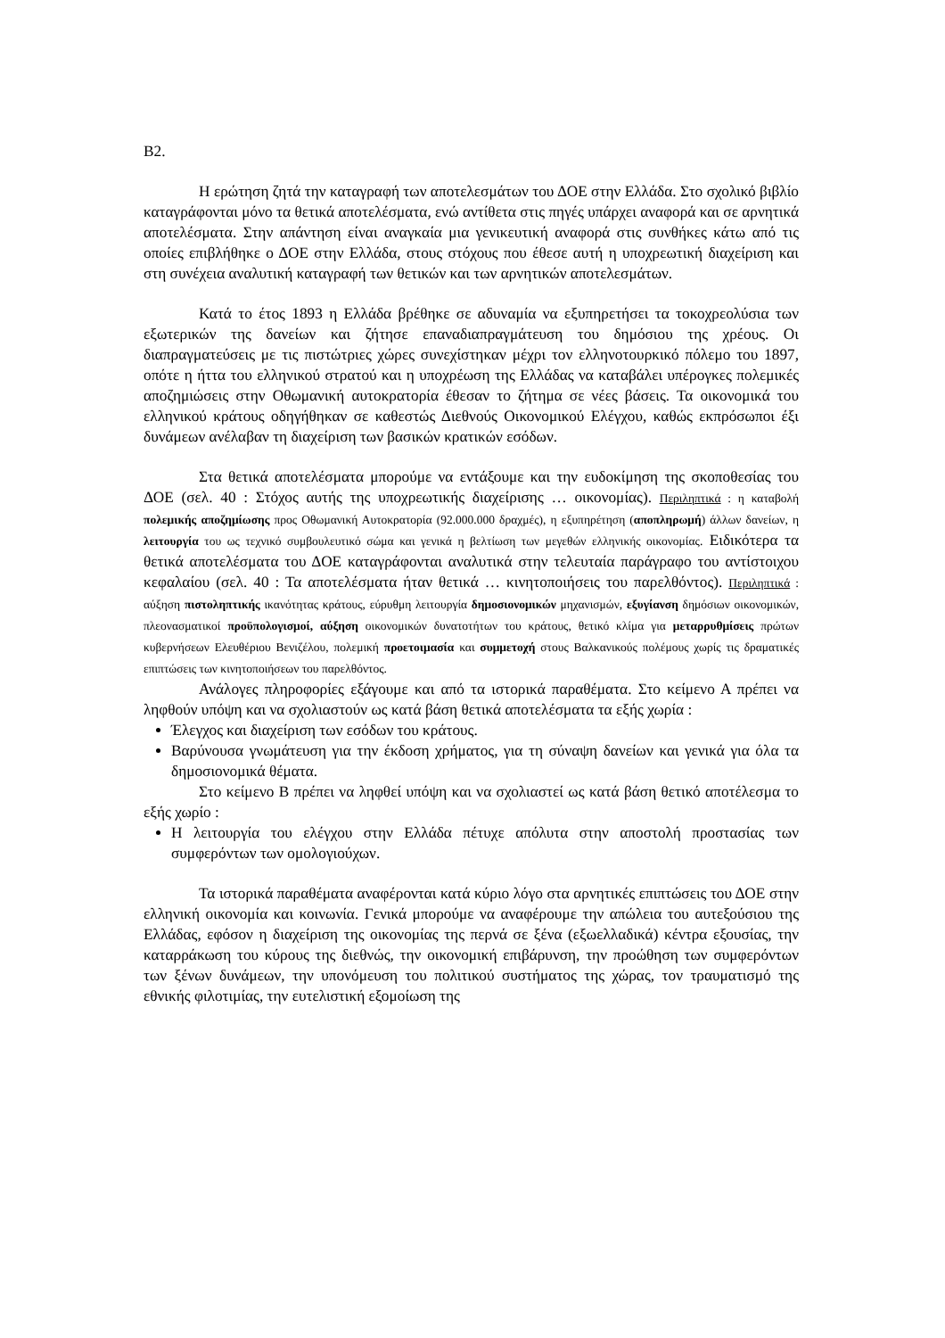Β2.
Η ερώτηση ζητά την καταγραφή των αποτελεσμάτων του ΔΟΕ στην Ελλάδα. Στο σχολικό βιβλίο καταγράφονται μόνο τα θετικά αποτελέσματα, ενώ αντίθετα στις πηγές υπάρχει αναφορά και σε αρνητικά αποτελέσματα. Στην απάντηση είναι αναγκαία μια γενικευτική αναφορά στις συνθήκες κάτω από τις οποίες επιβλήθηκε ο ΔΟΕ στην Ελλάδα, στους στόχους που έθεσε αυτή η υποχρεωτική διαχείριση και στη συνέχεια αναλυτική καταγραφή των θετικών και των αρνητικών αποτελεσμάτων.
Κατά το έτος 1893 η Ελλάδα βρέθηκε σε αδυναμία να εξυπηρετήσει τα τοκοχρεολύσια των εξωτερικών της δανείων και ζήτησε επαναδιαπραγμάτευση του δημόσιου της χρέους. Οι διαπραγματεύσεις με τις πιστώτριες χώρες συνεχίστηκαν μέχρι τον ελληνοτουρκικό πόλεμο του 1897, οπότε η ήττα του ελληνικού στρατού και η υποχρέωση της Ελλάδας να καταβάλει υπέρογκες πολεμικές αποζημιώσεις στην Οθωμανική αυτοκρατορία έθεσαν το ζήτημα σε νέες βάσεις. Τα οικονομικά του ελληνικού κράτους οδηγήθηκαν σε καθεστώς Διεθνούς Οικονομικού Ελέγχου, καθώς εκπρόσωποι έξι δυνάμεων ανέλαβαν τη διαχείριση των βασικών κρατικών εσόδων.
Στα θετικά αποτελέσματα μπορούμε να εντάξουμε και την ευδοκίμηση της σκοποθεσίας του ΔΟΕ (σελ. 40 : Στόχος αυτής της υποχρεωτικής διαχείρισης … οικονομίας). Περιληπτικά : η καταβολή πολεμικής αποζημίωσης προς Οθωμανική Αυτοκρατορία (92.000.000 δραχμές), η εξυπηρέτηση (αποπληρωμή) άλλων δανείων, η λειτουργία του ως τεχνικό συμβουλευτικό σώμα και γενικά η βελτίωση των μεγεθών ελληνικής οικονομίας. Ειδικότερα τα θετικά αποτελέσματα του ΔΟΕ καταγράφονται αναλυτικά στην τελευταία παράγραφο του αντίστοιχου κεφαλαίου (σελ. 40 : Τα αποτελέσματα ήταν θετικά … κινητοποιήσεις του παρελθόντος). Περιληπτικά : αύξηση πιστοληπτικής ικανότητας κράτους, εύρυθμη λειτουργία δημοσιονομικών μηχανισμών, εξυγίανση δημόσιων οικονομικών, πλεονασματικοί προϋπολογισμοί, αύξηση οικονομικών δυνατοτήτων του κράτους, θετικό κλίμα για μεταρρυθμίσεις πρώτων κυβερνήσεων Ελευθέριου Βενιζέλου, πολεμική προετοιμασία και συμμετοχή στους Βαλκανικούς πολέμους χωρίς τις δραματικές επιπτώσεις των κινητοποιήσεων του παρελθόντος.
Ανάλογες πληροφορίες εξάγουμε και από τα ιστορικά παραθέματα. Στο κείμενο Α πρέπει να ληφθούν υπόψη και να σχολιαστούν ως κατά βάση θετικά αποτελέσματα τα εξής χωρία :
Έλεγχος και διαχείριση των εσόδων του κράτους.
Βαρύνουσα γνωμάτευση για την έκδοση χρήματος, για τη σύναψη δανείων και γενικά για όλα τα δημοσιονομικά θέματα.
Στο κείμενο Β πρέπει να ληφθεί υπόψη και να σχολιαστεί ως κατά βάση θετικό αποτέλεσμα το εξής χωρίο :
Η λειτουργία του ελέγχου στην Ελλάδα πέτυχε απόλυτα στην αποστολή προστασίας των συμφερόντων των ομολογιούχων.
Τα ιστορικά παραθέματα αναφέρονται κατά κύριο λόγο στα αρνητικές επιπτώσεις του ΔΟΕ στην ελληνική οικονομία και κοινωνία. Γενικά μπορούμε να αναφέρουμε την απώλεια του αυτεξούσιου της Ελλάδας, εφόσον η διαχείριση της οικονομίας της περνά σε ξένα (εξωελλαδικά) κέντρα εξουσίας, την καταρράκωση του κύρους της διεθνώς, την οικονομική επιβάρυνση, την προώθηση των συμφερόντων των ξένων δυνάμεων, την υπονόμευση του πολιτικού συστήματος της χώρας, τον τραυματισμό της εθνικής φιλοτιμίας, την ευτελιστική εξομοίωση της